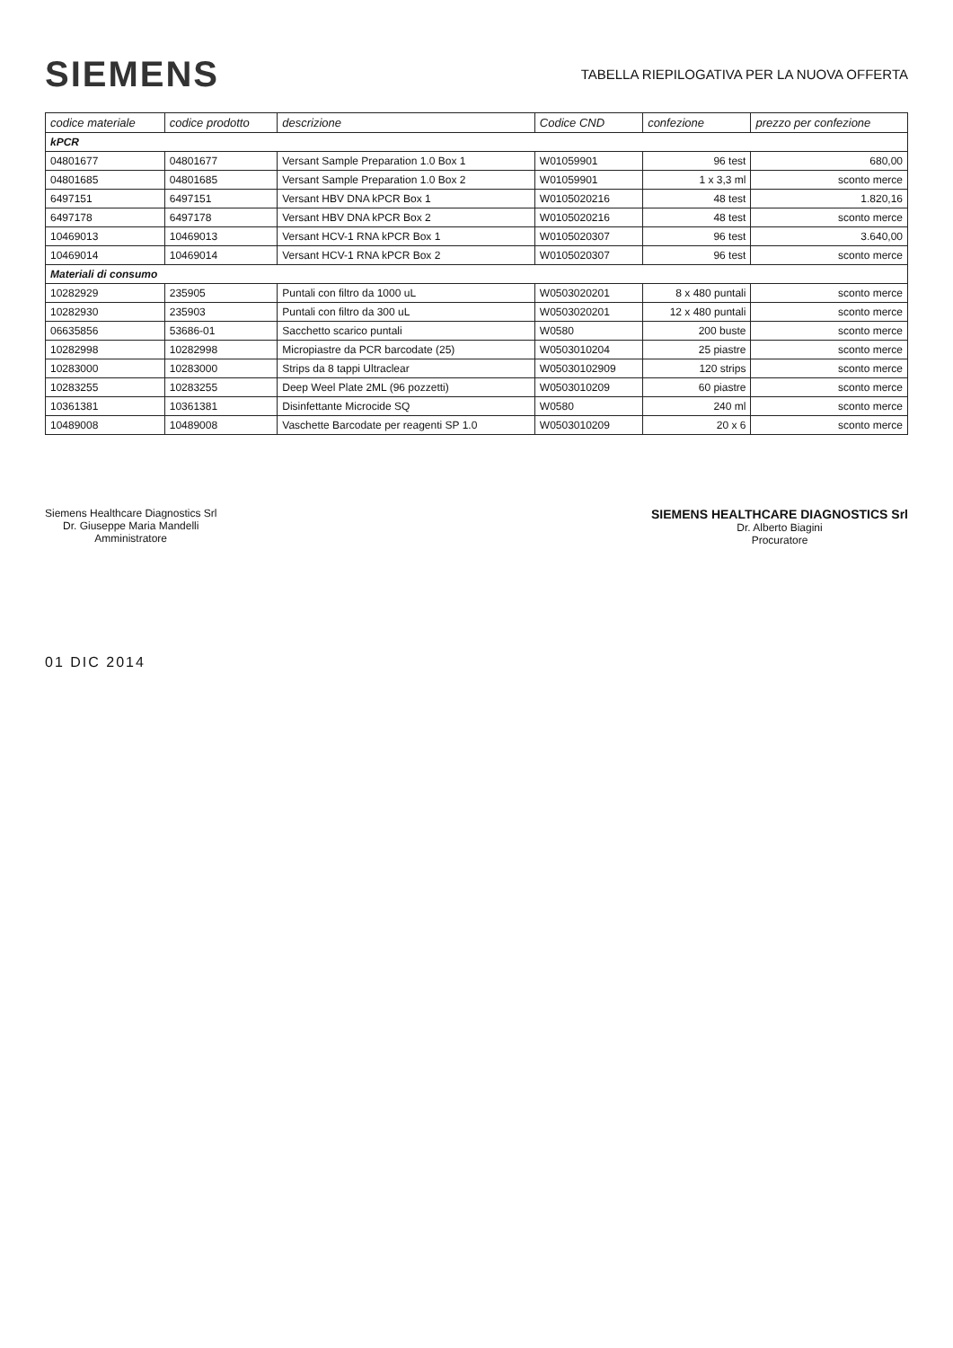SIEMENS
TABELLA RIEPILOGATIVA PER LA NUOVA OFFERTA
| codice materiale | codice prodotto | descrizione | Codice CND | confezione | prezzo per confezione |
| --- | --- | --- | --- | --- | --- |
| kPCR | | | | | |
| 04801677 | 04801677 | Versant Sample Preparation 1.0 Box 1 | W01059901 | 96 test | 680,00 |
| 04801685 | 04801685 | Versant Sample Preparation 1.0 Box 2 | W01059901 | 1 x 3,3 ml | sconto merce |
| 6497151 | 6497151 | Versant HBV DNA kPCR Box 1 | W0105020216 | 48 test | 1.820,16 |
| 6497178 | 6497178 | Versant HBV DNA kPCR Box 2 | W0105020216 | 48 test | sconto merce |
| 10469013 | 10469013 | Versant HCV-1 RNA kPCR Box 1 | W0105020307 | 96 test | 3.640,00 |
| 10469014 | 10469014 | Versant HCV-1 RNA kPCR Box 2 | W0105020307 | 96 test | sconto merce |
| Materiali di consumo | | | | | |
| 10282929 | 235905 | Puntali con filtro da 1000 uL | W0503020201 | 8 x 480 puntali | sconto merce |
| 10282930 | 235903 | Puntali con filtro da 300 uL | W0503020201 | 12 x 480 puntali | sconto merce |
| 06635856 | 53686-01 | Sacchetto scarico puntali | W0580 | 200 buste | sconto merce |
| 10282998 | 10282998 | Micropiastre da PCR barcodate (25) | W0503010204 | 25 piastre | sconto merce |
| 10283000 | 10283000 | Strips da 8 tappi Ultraclear | W05030102909 | 120 strips | sconto merce |
| 10283255 | 10283255 | Deep Weel Plate 2ML (96 pozzetti) | W0503010209 | 60 piastre | sconto merce |
| 10361381 | 10361381 | Disinfettante Microcide SQ | W0580 | 240 ml | sconto merce |
| 10489008 | 10489008 | Vaschette Barcodate per reagenti SP 1.0 | W0503010209 | 20 x 6 | sconto merce |
Siemens Healthcare Diagnostics Srl
Dr. Giuseppe Maria Mandelli
Amministratore
SIEMENS HEALTHCARE DIAGNOSTICS Srl
Dr. Alberto Biagini
Procuratore
01 DIC 2014